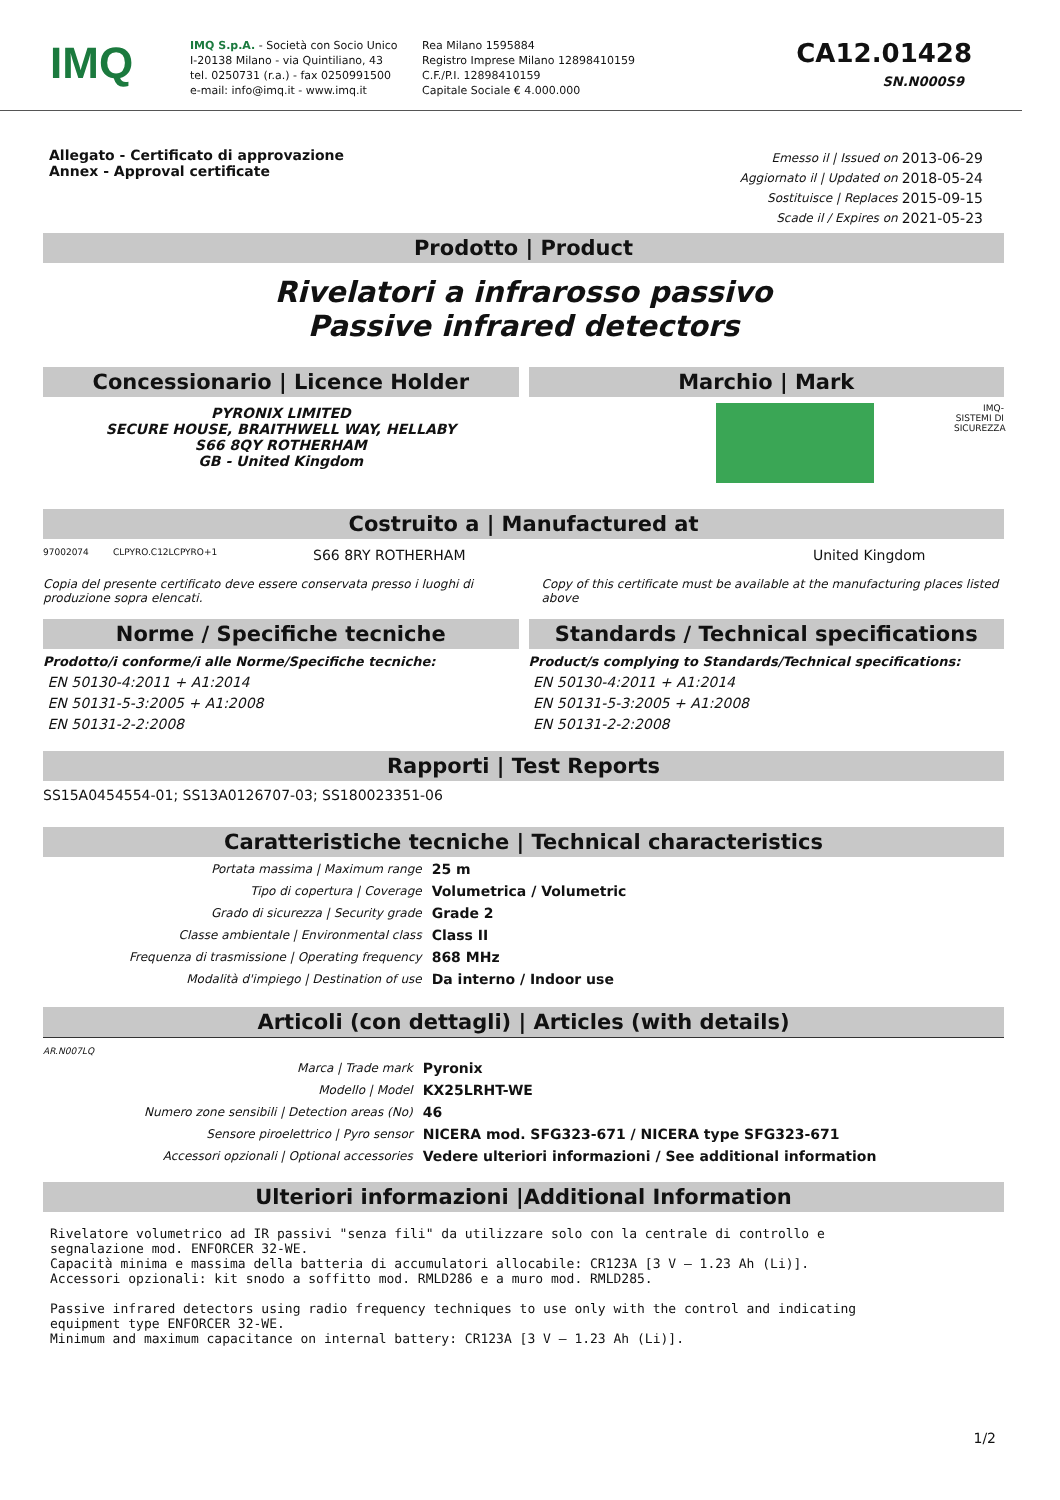IMQ
IMQ S.p.A. - Società con Socio Unico
I-20138 Milano - via Quintiliano, 43
tel. 0250731 (r.a.) - fax 0250991500
e-mail: info@imq.it - www.imq.it
Rea Milano 1595884
Registro Imprese Milano 12898410159
C.F./P.I. 12898410159
Capitale Sociale € 4.000.000
CA12.01428
SN.N000S9
Allegato - Certificato di approvazione
Annex - Approval certificate
| Emesso il / Issued on | 2013-06-29 |
| Aggiornato il / Updated on | 2018-05-24 |
| Sostituisce / Replaces | 2015-09-15 |
| Scade il / Expires on | 2021-05-23 |
Prodotto | Product
Rivelatori a infrarosso passivo
Passive infrared detectors
Concessionario | Licence Holder
PYRONIX LIMITED
SECURE HOUSE, BRAITHWELL WAY, HELLABY
S66 8QY ROTHERHAM
GB - United Kingdom
Marchio | Mark
IMQ-SISTEMI DI SICUREZZA
Costruito a | Manufactured at
97002074 CLPYRO.C12LCPYRO+1 S66 8RY ROTHERHAM United Kingdom
Copia del presente certificato deve essere conservata presso i luoghi di produzione sopra elencati.
Copy of this certificate must be available at the manufacturing places listed above
Norme / Specifiche tecniche
Prodotto/i conforme/i alle Norme/Specifiche tecniche:
EN 50130-4:2011 + A1:2014
EN 50131-5-3:2005 + A1:2008
EN 50131-2-2:2008
Standards / Technical specifications
Product/s complying to Standards/Technical specifications:
EN 50130-4:2011 + A1:2014
EN 50131-5-3:2005 + A1:2008
EN 50131-2-2:2008
Rapporti | Test Reports
SS15A0454554-01; SS13A0126707-03; SS180023351-06
Caratteristiche tecniche | Technical characteristics
| Portata massima / Maximum range | 25 m |
| Tipo di copertura / Coverage | Volumetrica / Volumetric |
| Grado di sicurezza / Security grade | Grade 2 |
| Classe ambientale / Environmental class | Class II |
| Frequenza di trasmissione / Operating frequency | 868 MHz |
| Modalità d'impiego / Destination of use | Da interno / Indoor use |
Articoli (con dettagli) | Articles (with details)
AR.N007LQ
| Marca / Trade mark | Pyronix |
| Modello / Model | KX25LRHT-WE |
| Numero zone sensibili / Detection areas (No) | 46 |
| Sensore piroelettrico / Pyro sensor | NICERA mod. SFG323-671 / NICERA type SFG323-671 |
| Accessori opzionali / Optional accessories | Vedere ulteriori informazioni / See additional information |
Ulteriori informazioni |Additional Information
Rivelatore volumetrico ad IR passivi "senza fili" da utilizzare solo con la centrale di controllo e segnalazione mod. ENFORCER 32-WE. Capacità minima e massima della batteria di accumulatori allocabile: CR123A [3 V – 1.23 Ah (Li)]. Accessori opzionali: kit snodo a soffitto mod. RMLD286 e a muro mod. RMLD285. Passive infrared detectors using radio frequency techniques to use only with the control and indicating equipment type ENFORCER 32-WE. Minimum and maximum capacitance on internal battery: CR123A [3 V – 1.23 Ah (Li)].
1/2